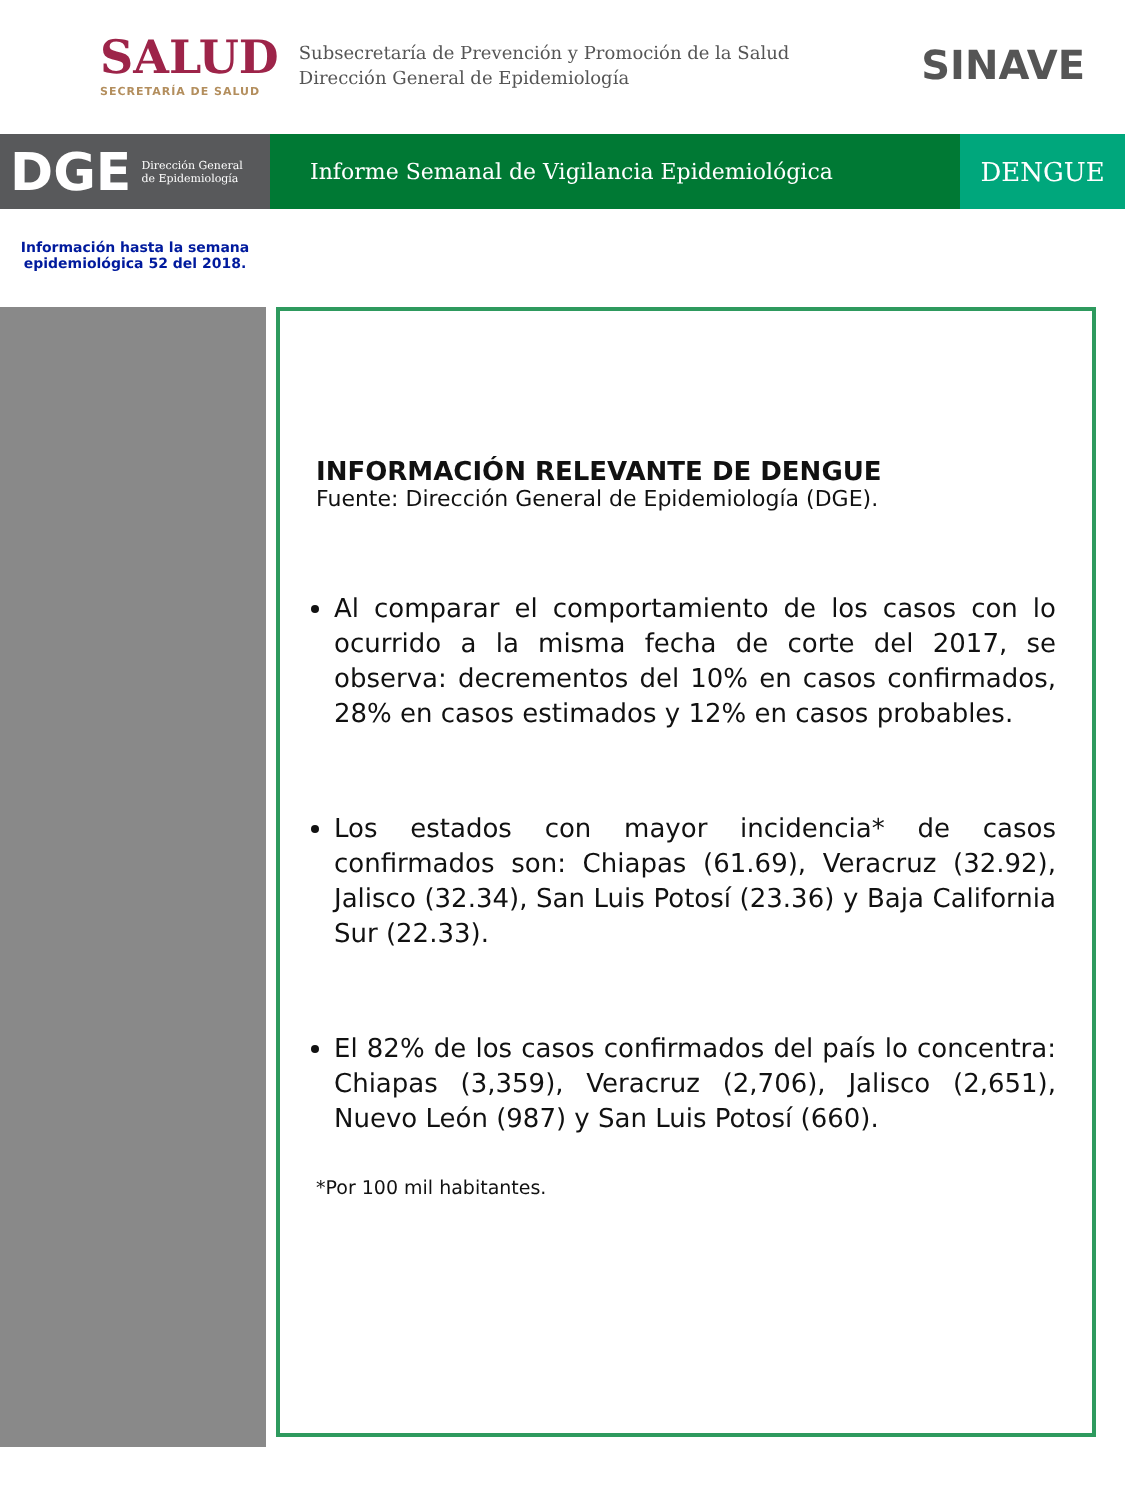SALUD
SECRETARÍA DE SALUD
Subsecretaría de Prevención y Promoción de la Salud
Dirección General de Epidemiología
SINAVE
DGE Dirección General
de Epidemiología
Informe Semanal de Vigilancia Epidemiológica
DENGUE
Información hasta la semana epidemiológica 52 del 2018.
INFORMACIÓN RELEVANTE DE DENGUE
Fuente: Dirección General de Epidemiología (DGE).
Al comparar el comportamiento de los casos con lo ocurrido a la misma fecha de corte del 2017, se observa: decrementos del 10% en casos confirmados, 28% en casos estimados y 12% en casos probables.
Los estados con mayor incidencia* de casos confirmados son: Chiapas (61.69), Veracruz (32.92), Jalisco (32.34), San Luis Potosí (23.36) y Baja California Sur (22.33).
El 82% de los casos confirmados del país lo concentra: Chiapas (3,359), Veracruz (2,706), Jalisco (2,651), Nuevo León (987) y San Luis Potosí (660).
*Por 100 mil habitantes.